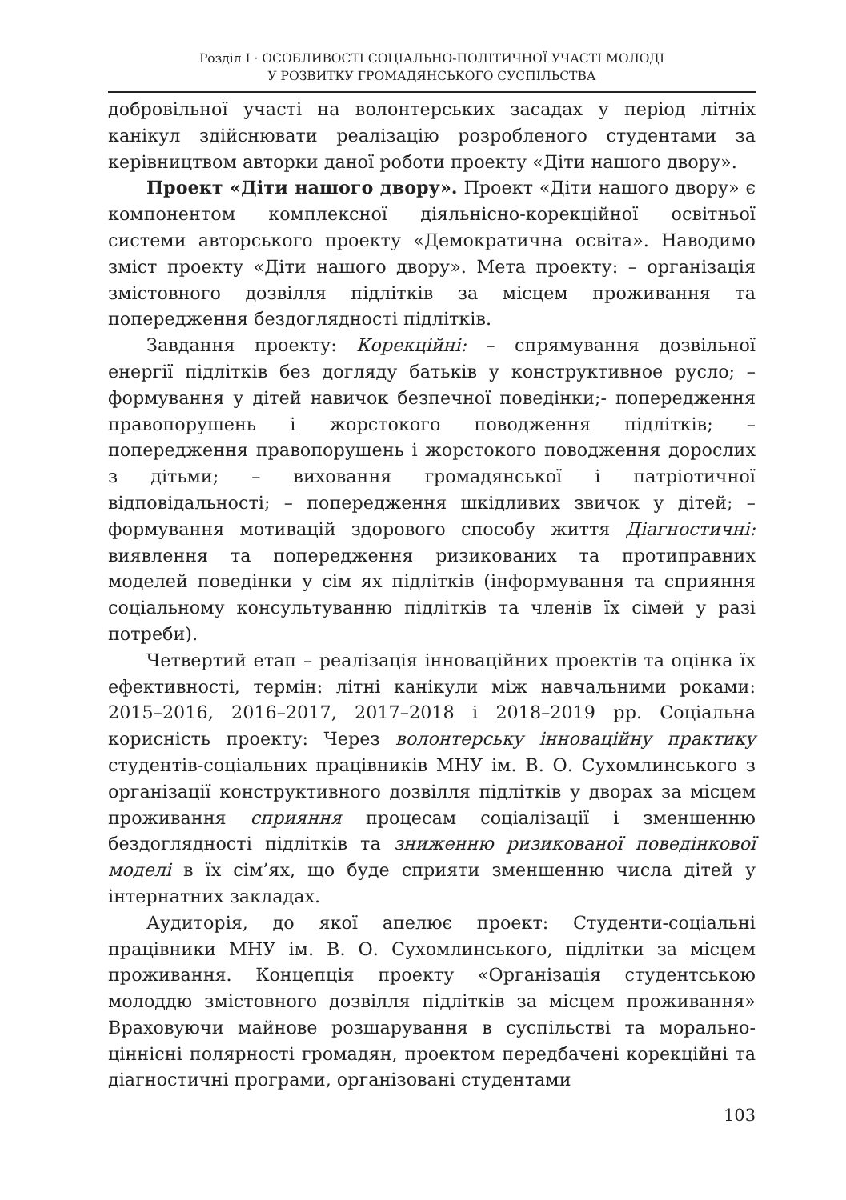Розділ І · ОСОБЛИВОСТІ СОЦІАЛЬНО-ПОЛІТИЧНОЇ УЧАСТІ МОЛОДІ
У РОЗВИТКУ ГРОМАДЯНСЬКОГО СУСПІЛЬСТВА
добровільної участі на волонтерських засадах у період літніх канікул здійснювати реалізацію розробленого студентами за керівництвом авторки даної роботи проекту «Діти нашого двору».
Проект «Діти нашого двору». Проект «Діти нашого двору» є компонентом комплексної діяльнісно-корекційної освітньої системи авторського проекту «Демократична освіта». Наводимо зміст проекту «Діти нашого двору». Мета проекту: – організація змістовного дозвілля підлітків за місцем проживання та попередження бездоглядності підлітків.
Завдання проекту: Корекційні: – спрямування дозвільної енергії підлітків без догляду батьків у конструктивное русло; – формування у дітей навичок безпечної поведінки;- попередження правопорушень і жорстокого поводження підлітків; – попередження правопорушень і жорстокого поводження дорослих з дітьми; – виховання громадянської і патріотичної відповідальності; – попередження шкідливих звичок у дітей; – формування мотивацій здорового способу життя Діагностичні: виявлення та попередження ризикованих та протиправних моделей поведінки у сім ях підлітків (інформування та сприяння соціальному консультуванню підлітків та членів їх сімей у разі потреби).
Четвертий етап – реалізація інноваційних проектів та оцінка їх ефективності, термін: літні канікули між навчальними роками: 2015–2016, 2016–2017, 2017–2018 і 2018–2019 рр. Соціальна корисність проекту: Через волонтерську інноваційну практику студентів-соціальних працівників МНУ ім. В. О. Сухомлинського з організації конструктивного дозвілля підлітків у дворах за місцем проживання сприяння процесам соціалізації і зменшенню бездоглядності підлітків та зниженню ризикованої поведінкової моделі в їх сім’ях, що буде сприяти зменшенню числа дітей у інтернатних закладах.
Аудиторія, до якої апелює проект: Студенти-соціальні працівники МНУ ім. В. О. Сухомлинського, підлітки за місцем проживання. Концепція проекту «Організація студентською молоддю змістовного дозвілля підлітків за місцем проживання» Враховуючи майнове розшарування в суспільстві та морально-ціннісні полярності громадян, проектом передбачені корекційні та діагностичні програми, організовані студентами
103